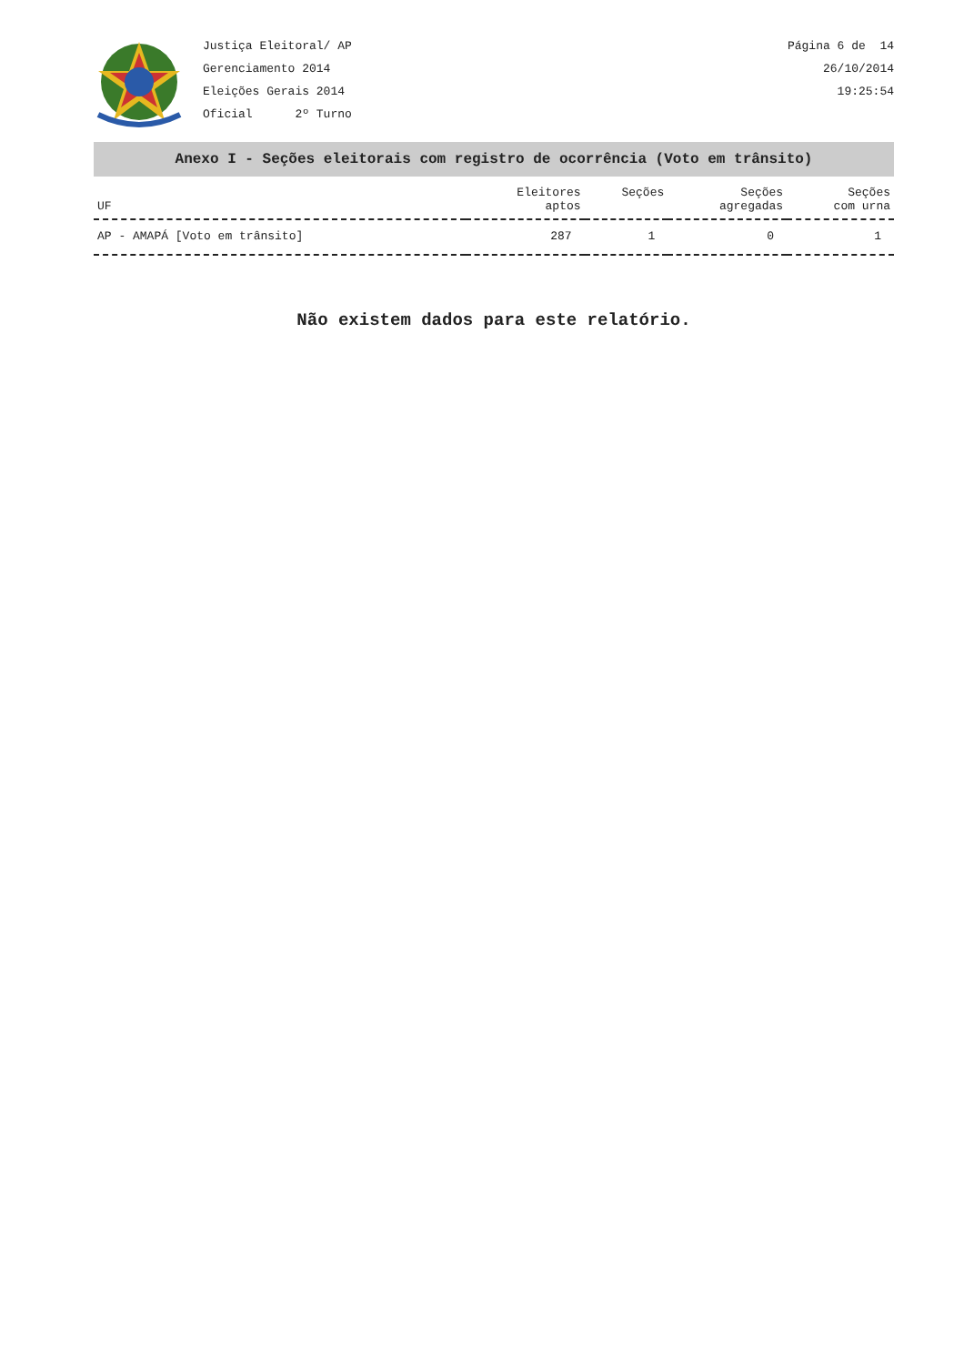Justiça Eleitoral/ AP
Gerenciamento 2014
Eleições Gerais 2014
Oficial 2º Turno
Página 6 de 14
26/10/2014
19:25:54
Anexo I - Seções eleitorais com registro de ocorrência (Voto em trânsito)
| UF | Eleitores aptos | Seções | Seções agregadas | Seções com urna |
| --- | --- | --- | --- | --- |
| AP - AMAPÁ [Voto em trânsito] | 287 | 1 | 0 | 1 |
Não existem dados para este relatório.